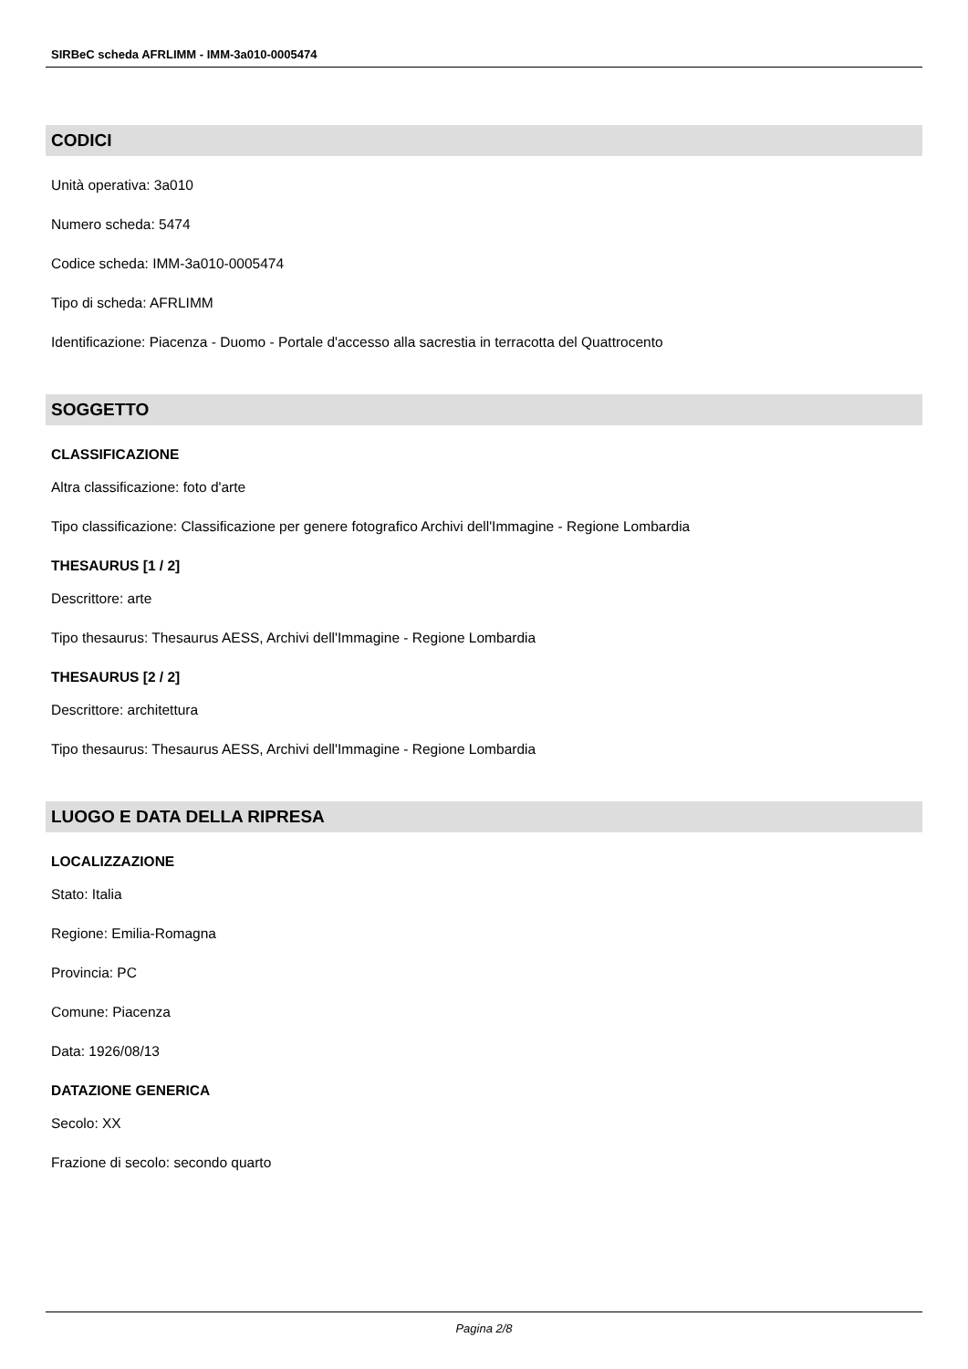SIRBeC scheda AFRLIMM - IMM-3a010-0005474
CODICI
Unità operativa: 3a010
Numero scheda: 5474
Codice scheda: IMM-3a010-0005474
Tipo di scheda: AFRLIMM
Identificazione: Piacenza - Duomo - Portale d'accesso alla sacrestia in terracotta del Quattrocento
SOGGETTO
CLASSIFICAZIONE
Altra classificazione: foto d'arte
Tipo classificazione: Classificazione per genere fotografico Archivi dell'Immagine - Regione Lombardia
THESAURUS [1 / 2]
Descrittore: arte
Tipo thesaurus: Thesaurus AESS, Archivi dell'Immagine - Regione Lombardia
THESAURUS [2 / 2]
Descrittore: architettura
Tipo thesaurus: Thesaurus AESS, Archivi dell'Immagine - Regione Lombardia
LUOGO E DATA DELLA RIPRESA
LOCALIZZAZIONE
Stato: Italia
Regione: Emilia-Romagna
Provincia: PC
Comune: Piacenza
Data: 1926/08/13
DATAZIONE GENERICA
Secolo: XX
Frazione di secolo: secondo quarto
Pagina 2/8